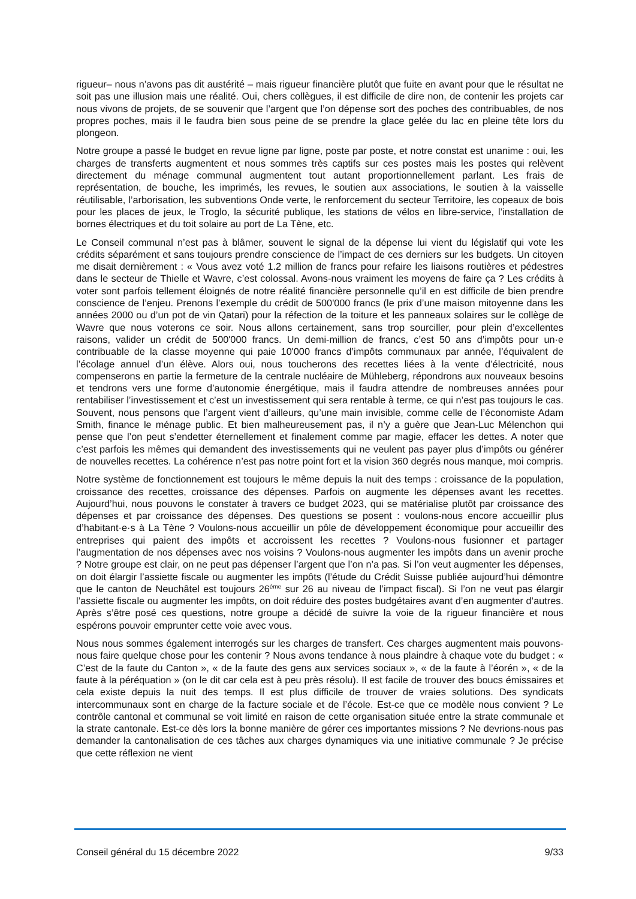rigueur– nous n’avons pas dit austérité – mais rigueur financière plutôt que fuite en avant pour que le résultat ne soit pas une illusion mais une réalité. Oui, chers collègues, il est difficile de dire non, de contenir les projets car nous vivons de projets, de se souvenir que l’argent que l’on dépense sort des poches des contribuables, de nos propres poches, mais il le faudra bien sous peine de se prendre la glace gelée du lac en pleine tête lors du plongeon.
Notre groupe a passé le budget en revue ligne par ligne, poste par poste, et notre constat est unanime : oui, les charges de transferts augmentent et nous sommes très captifs sur ces postes mais les postes qui relèvent directement du ménage communal augmentent tout autant proportionnellement parlant. Les frais de représentation, de bouche, les imprimés, les revues, le soutien aux associations, le soutien à la vaisselle réutilisable, l’arborisation, les subventions Onde verte, le renforcement du secteur Territoire, les copeaux de bois pour les places de jeux, le Troglo, la sécurité publique, les stations de vélos en libre-service, l’installation de bornes électriques et du toit solaire au port de La Tène, etc.
Le Conseil communal n’est pas à blâmer, souvent le signal de la dépense lui vient du législatif qui vote les crédits séparément et sans toujours prendre conscience de l’impact de ces derniers sur les budgets. Un citoyen me disait dernièrement : « Vous avez voté 1.2 million de francs pour refaire les liaisons routières et pédestres dans le secteur de Thielle et Wavre, c’est colossal. Avons-nous vraiment les moyens de faire ça ? Les crédits à voter sont parfois tellement éloignés de notre réalité financière personnelle qu’il en est difficile de bien prendre conscience de l’enjeu. Prenons l’exemple du crédit de 500'000 francs (le prix d’une maison mitoyenne dans les années 2000 ou d’un pot de vin Qatari) pour la réfection de la toiture et les panneaux solaires sur le collège de Wavre que nous voterons ce soir. Nous allons certainement, sans trop sourciller, pour plein d’excellentes raisons, valider un crédit de 500'000 francs. Un demi-million de francs, c’est 50 ans d’impôts pour un·e contribuable de la classe moyenne qui paie 10'000 francs d’impôts communaux par année, l’équivalent de l’écolage annuel d’un élève. Alors oui, nous toucherons des recettes liées à la vente d’électricité, nous compenserons en partie la fermeture de la centrale nucléaire de Mühleberg, répondrons aux nouveaux besoins et tendrons vers une forme d’autonomie énergétique, mais il faudra attendre de nombreuses années pour rentabiliser l’investissement et c’est un investissement qui sera rentable à terme, ce qui n’est pas toujours le cas. Souvent, nous pensons que l’argent vient d’ailleurs, qu’une main invisible, comme celle de l’économiste Adam Smith, finance le ménage public. Et bien malheureusement pas, il n’y a guère que Jean-Luc Mélenchon qui pense que l’on peut s’endetter éternellement et finalement comme par magie, effacer les dettes. A noter que c’est parfois les mêmes qui demandent des investissements qui ne veulent pas payer plus d’impôts ou générer de nouvelles recettes. La cohérence n’est pas notre point fort et la vision 360 degrés nous manque, moi compris.
Notre système de fonctionnement est toujours le même depuis la nuit des temps : croissance de la population, croissance des recettes, croissance des dépenses. Parfois on augmente les dépenses avant les recettes. Aujourd’hui, nous pouvons le constater à travers ce budget 2023, qui se matérialise plutôt par croissance des dépenses et par croissance des dépenses. Des questions se posent : voulons-nous encore accueillir plus d’habitant·e·s à La Tène ? Voulons-nous accueillir un pôle de développement économique pour accueillir des entreprises qui paient des impôts et accroissent les recettes ? Voulons-nous fusionner et partager l’augmentation de nos dépenses avec nos voisins ? Voulons-nous augmenter les impôts dans un avenir proche ? Notre groupe est clair, on ne peut pas dépenser l’argent que l’on n’a pas. Si l’on veut augmenter les dépenses, on doit élargir l’assiette fiscale ou augmenter les impôts (l’étude du Crédit Suisse publiée aujourd’hui démontre que le canton de Neuchâtel est toujours 26<sup>ème</sup> sur 26 au niveau de l’impact fiscal). Si l’on ne veut pas élargir l’assiette fiscale ou augmenter les impôts, on doit réduire des postes budgétaires avant d’en augmenter d’autres. Après s’être posé ces questions, notre groupe a décidé de suivre la voie de la rigueur financière et nous espérons pouvoir emprunter cette voie avec vous.
Nous nous sommes également interrogés sur les charges de transfert. Ces charges augmentent mais pouvons-nous faire quelque chose pour les contenir ? Nous avons tendance à nous plaindre à chaque vote du budget : « C’est de la faute du Canton », « de la faute des gens aux services sociaux », « de la faute à l’éorén », « de la faute à la péréquation » (on le dit car cela est à peu près résolu). Il est facile de trouver des boucs émissaires et cela existe depuis la nuit des temps. Il est plus difficile de trouver de vraies solutions. Des syndicats intercommunaux sont en charge de la facture sociale et de l’école. Est-ce que ce modèle nous convient ? Le contrôle cantonal et communal se voit limité en raison de cette organisation située entre la strate communale et la strate cantonale. Est-ce dès lors la bonne manière de gérer ces importantes missions ? Ne devrions-nous pas demander la cantonalisation de ces tâches aux charges dynamiques via une initiative communale ? Je précise que cette réflexion ne vient
Conseil général du 15 décembre 2022 9/33